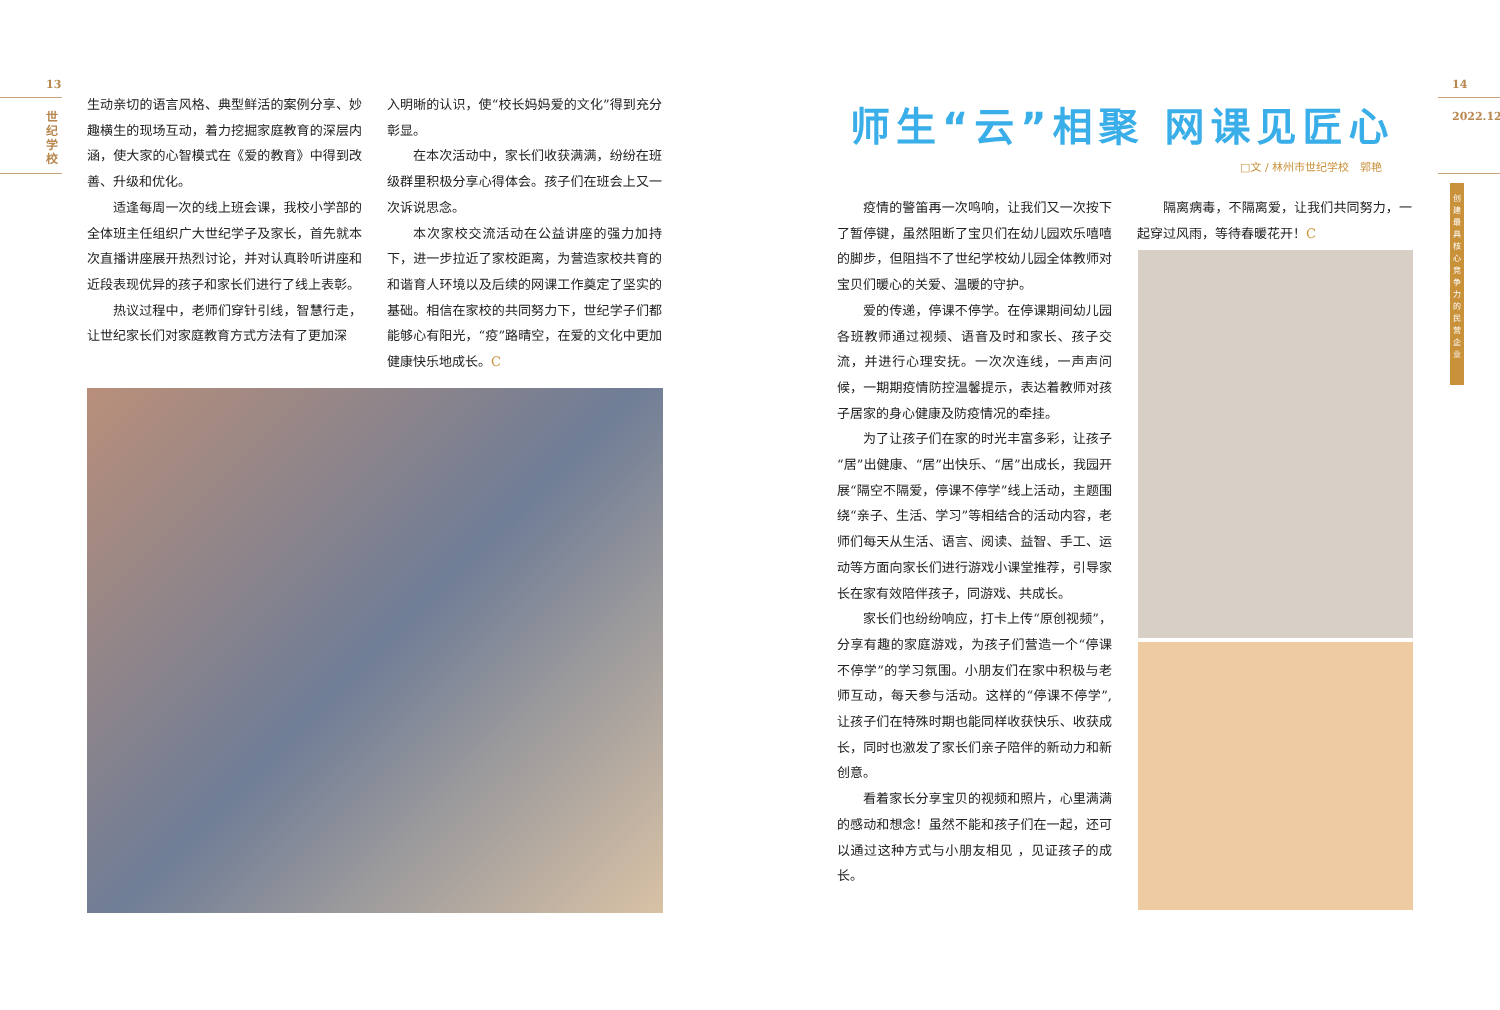13
世纪学校
14
2022.12
生动亲切的语言风格、典型鲜活的案例分享、妙趣横生的现场互动，着力挖掘家庭教育的深层内涵，使大家的心智模式在《爱的教育》中得到改善、升级和优化。
适逢每周一次的线上班会课，我校小学部的全体班主任组织广大世纪学子及家长，首先就本次直播讲座展开热烈讨论，并对认真聆听讲座和近段表现优异的孩子和家长们进行了线上表彰。
热议过程中，老师们穿针引线，智慧行走，让世纪家长们对家庭教育方式方法有了更加深
入明晰的认识，使“校长妈妈爱的文化”得到充分彰显。
在本次活动中，家长们收获满满，纷纷在班级群里积极分享心得体会。孩子们在班会上又一次诉说思念。
本次家校交流活动在公益讲座的强力加持下，进一步拉近了家校距离，为营造家校共育的和谐育人环境以及后续的网课工作奠定了坚实的基础。相信在家校的共同努力下，世纪学子们都能够心有阳光，“疫”路晴空，在爱的文化中更加健康快乐地成长。C
师生“云”相聚 网课见匠心
□文 / 林州市世纪学校　郭艳
创建最具核心竞争力的民营企业
疫情的警笛再一次鸣响，让我们又一次按下了暂停键，虽然阻断了宝贝们在幼儿园欢乐嘻嘻的脚步，但阻挡不了世纪学校幼儿园全体教师对宝贝们暖心的关爱、温暖的守护。
爱的传递，停课不停学。在停课期间幼儿园各班教师通过视频、语音及时和家长、孩子交流，并进行心理安抚。一次次连线，一声声问候，一期期疫情防控温馨提示，表达着教师对孩子居家的身心健康及防疫情况的牵挂。
为了让孩子们在家的时光丰富多彩，让孩子“居”出健康、“居”出快乐、“居”出成长，我园开展“隔空不隔爱，停课不停学”线上活动，主题围绕“亲子、生活、学习”等相结合的活动内容，老师们每天从生活、语言、阅读、益智、手工、运动等方面向家长们进行游戏小课堂推荐，引导家长在家有效陪伴孩子，同游戏、共成长。
家长们也纷纷响应，打卡上传“原创视频”，分享有趣的家庭游戏，为孩子们营造一个“停课不停学”的学习氛围。小朋友们在家中积极与老师互动，每天参与活动。这样的“停课不停学”,让孩子们在特殊时期也能同样收获快乐、收获成长，同时也激发了家长们亲子陪伴的新动力和新创意。
看着家长分享宝贝的视频和照片，心里满满的感动和想念！虽然不能和孩子们在一起，还可以通过这种方式与小朋友相见 ，见证孩子的成长。
隔离病毒，不隔离爱，让我们共同努力，一起穿过风雨，等待春暖花开！C